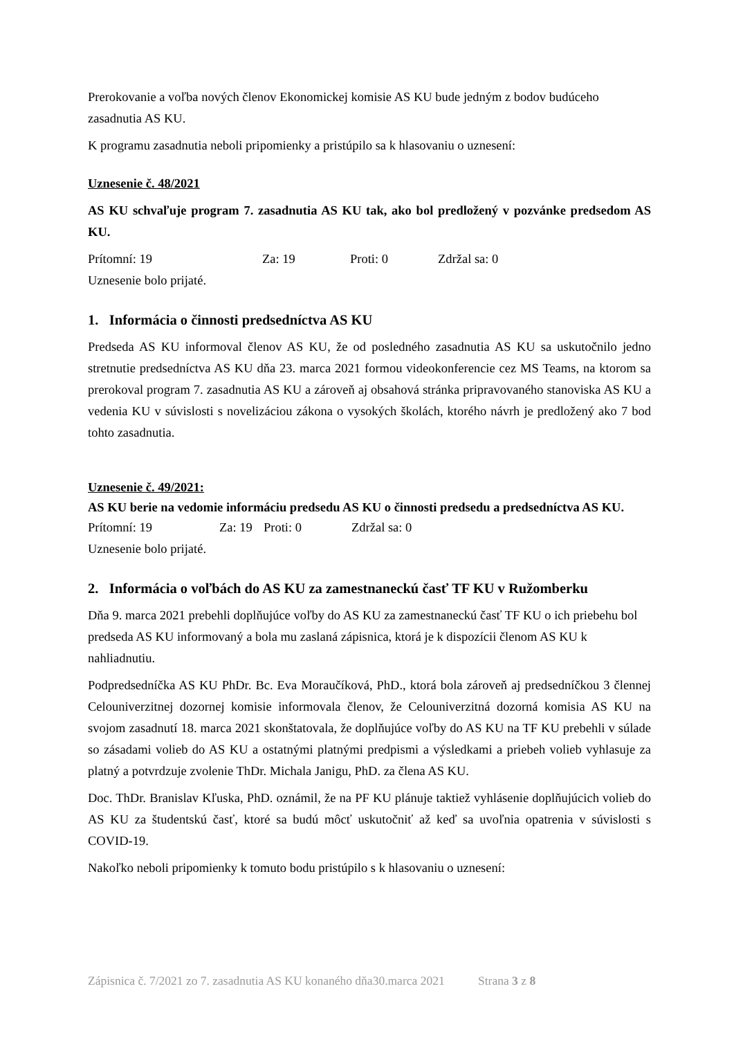Prerokovanie a voľba nových členov Ekonomickej komisie AS KU bude jedným z bodov budúceho zasadnutia AS KU.
K programu zasadnutia neboli pripomienky a pristúpilo sa k hlasovaniu o uznesení:
Uznesenie č. 48/2021
AS KU schvaľuje program 7. zasadnutia AS KU tak, ako bol predložený v pozvánke predsedom AS KU.
Prítomní: 19 Za: 19 Proti: 0 Zdržal sa: 0
Uznesenie bolo prijaté.
1. Informácia o činnosti predsedníctva AS KU
Predseda AS KU informoval členov AS KU, že od posledného zasadnutia AS KU sa uskutočnilo jedno stretnutie predsedníctva AS KU dňa 23. marca 2021 formou videokonferencie cez MS Teams, na ktorom sa prerokoval program 7. zasadnutia AS KU a zároveň aj obsahová stránka pripravovaného stanoviska AS KU a vedenia KU v súvislosti s novelizáciou zákona o vysokých školách, ktorého návrh je predložený ako 7 bod tohto zasadnutia.
Uznesenie č. 49/2021:
AS KU berie na vedomie informáciu predsedu AS KU o činnosti predsedu a predsedníctva AS KU.
Prítomní: 19 Za: 19 Proti: 0 Zdržal sa: 0
Uznesenie bolo prijaté.
2. Informácia o voľbách do AS KU za zamestnaneckú časť TF KU v Ružomberku
Dňa 9. marca 2021 prebehli doplňujúce voľby do AS KU za zamestnaneckú časť TF KU o ich priebehu bol predseda AS KU informovaný a bola mu zaslaná zápisnica, ktorá je k dispozícii členom AS KU k nahliadnutiu.
Podpredsedníčka AS KU PhDr. Bc. Eva Moraučíková, PhD., ktorá bola zároveň aj predsedníčkou 3 člennej Celouniverzitnej dozornej komisie informovala členov, že Celouniverzitná dozorná komisia AS KU na svojom zasadnutí 18. marca 2021 skonštatovala, že doplňujúce voľby do AS KU na TF KU prebehli v súlade so zásadami volieb do AS KU a ostatnými platnými predpismi a výsledkami a priebeh volieb vyhlasuje za platný a potvrdzuje zvolenie ThDr. Michala Janigu, PhD. za člena AS KU.
Doc. ThDr. Branislav Kľuska, PhD. oznámil, že na PF KU plánuje taktiež vyhlásenie doplňujúcich volieb do AS KU za študentskú časť, ktoré sa budú môcť uskutočniť až keď sa uvoľnia opatrenia v súvislosti s COVID-19.
Nakoľko neboli pripomienky k tomuto bodu pristúpilo s k hlasovaniu o uznesení:
Zápisnica č. 7/2021 zo 7. zasadnutia AS KU konaného dňa30.marca 2021 Strana 3 z 8